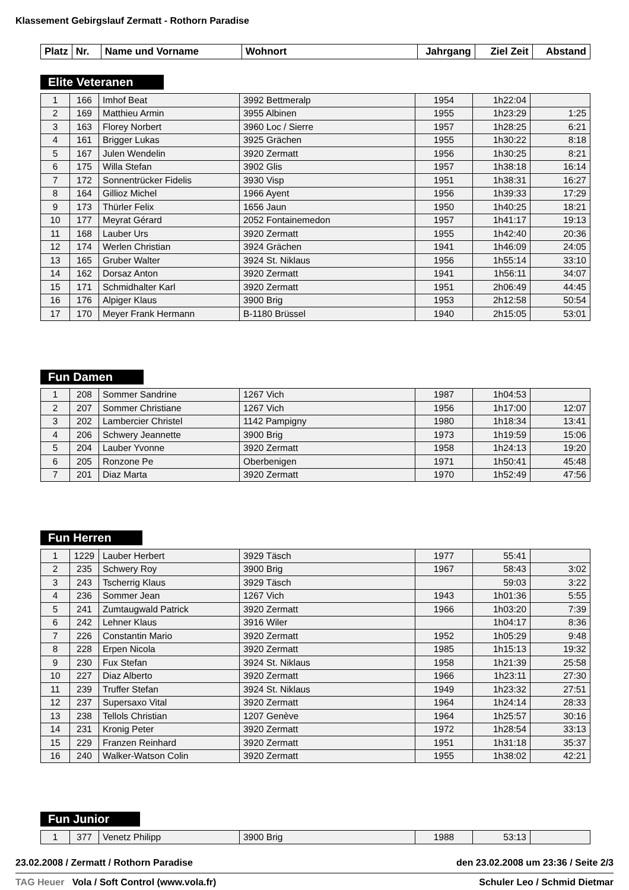Klassement Gebirgslauf Zermatt - Rothorn Paradise
| Platz | Nr. | Name und Vorname | Wohnort | Jahrgang | Ziel Zeit | Abstand |
| --- | --- | --- | --- | --- | --- | --- |
Elite Veteranen
| 1 | 166 | Imhof Beat | 3992 Bettmeralp | 1954 | 1h22:04 | |
| 2 | 169 | Matthieu Armin | 3955 Albinen | 1955 | 1h23:29 | 1:25 |
| 3 | 163 | Florey Norbert | 3960 Loc / Sierre | 1957 | 1h28:25 | 6:21 |
| 4 | 161 | Brigger Lukas | 3925 Grächen | 1955 | 1h30:22 | 8:18 |
| 5 | 167 | Julen Wendelin | 3920 Zermatt | 1956 | 1h30:25 | 8:21 |
| 6 | 175 | Willa Stefan | 3902 Glis | 1957 | 1h38:18 | 16:14 |
| 7 | 172 | Sonnentrücker Fidelis | 3930 Visp | 1951 | 1h38:31 | 16:27 |
| 8 | 164 | Gillioz Michel | 1966 Ayent | 1956 | 1h39:33 | 17:29 |
| 9 | 173 | Thürler Felix | 1656 Jaun | 1950 | 1h40:25 | 18:21 |
| 10 | 177 | Meyrat Gérard | 2052 Fontainemedon | 1957 | 1h41:17 | 19:13 |
| 11 | 168 | Lauber Urs | 3920 Zermatt | 1955 | 1h42:40 | 20:36 |
| 12 | 174 | Werlen Christian | 3924 Grächen | 1941 | 1h46:09 | 24:05 |
| 13 | 165 | Gruber Walter | 3924 St. Niklaus | 1956 | 1h55:14 | 33:10 |
| 14 | 162 | Dorsaz Anton | 3920 Zermatt | 1941 | 1h56:11 | 34:07 |
| 15 | 171 | Schmidhalter Karl | 3920 Zermatt | 1951 | 2h06:49 | 44:45 |
| 16 | 176 | Alpiger Klaus | 3900 Brig | 1953 | 2h12:58 | 50:54 |
| 17 | 170 | Meyer Frank Hermann | B-1180 Brüssel | 1940 | 2h15:05 | 53:01 |
Fun Damen
| 1 | 208 | Sommer Sandrine | 1267 Vich | 1987 | 1h04:53 | |
| 2 | 207 | Sommer Christiane | 1267 Vich | 1956 | 1h17:00 | 12:07 |
| 3 | 202 | Lambercier Christel | 1142 Pampigny | 1980 | 1h18:34 | 13:41 |
| 4 | 206 | Schwery Jeannette | 3900 Brig | 1973 | 1h19:59 | 15:06 |
| 5 | 204 | Lauber Yvonne | 3920 Zermatt | 1958 | 1h24:13 | 19:20 |
| 6 | 205 | Ronzone Pe | Oberbenigen | 1971 | 1h50:41 | 45:48 |
| 7 | 201 | Diaz Marta | 3920 Zermatt | 1970 | 1h52:49 | 47:56 |
Fun Herren
| 1 | 1229 | Lauber Herbert | 3929 Täsch | 1977 | 55:41 | |
| 2 | 235 | Schwery Roy | 3900 Brig | 1967 | 58:43 | 3:02 |
| 3 | 243 | Tscherrig Klaus | 3929 Täsch | | 59:03 | 3:22 |
| 4 | 236 | Sommer Jean | 1267 Vich | 1943 | 1h01:36 | 5:55 |
| 5 | 241 | Zumtaugwald Patrick | 3920 Zermatt | 1966 | 1h03:20 | 7:39 |
| 6 | 242 | Lehner Klaus | 3916 Wiler | | 1h04:17 | 8:36 |
| 7 | 226 | Constantin Mario | 3920 Zermatt | 1952 | 1h05:29 | 9:48 |
| 8 | 228 | Erpen Nicola | 3920 Zermatt | 1985 | 1h15:13 | 19:32 |
| 9 | 230 | Fux Stefan | 3924 St. Niklaus | 1958 | 1h21:39 | 25:58 |
| 10 | 227 | Diaz Alberto | 3920 Zermatt | 1966 | 1h23:11 | 27:30 |
| 11 | 239 | Truffer Stefan | 3924 St. Niklaus | 1949 | 1h23:32 | 27:51 |
| 12 | 237 | Supersaxo Vital | 3920 Zermatt | 1964 | 1h24:14 | 28:33 |
| 13 | 238 | Tellols Christian | 1207 Genève | 1964 | 1h25:57 | 30:16 |
| 14 | 231 | Kronig Peter | 3920 Zermatt | 1972 | 1h28:54 | 33:13 |
| 15 | 229 | Franzen Reinhard | 3920 Zermatt | 1951 | 1h31:18 | 35:37 |
| 16 | 240 | Walker-Watson Colin | 3920 Zermatt | 1955 | 1h38:02 | 42:21 |
Fun Junior
| 1 | 377 | Venetz Philipp | 3900 Brig | 1988 | 53:13 | |
23.02.2008 / Zermatt / Rothorn Paradise den 23.02.2008 um 23:36 / Seite 2/3
TAG Heuer Vola / Soft Control (www.vola.fr) Schuler Leo / Schmid Dietmar